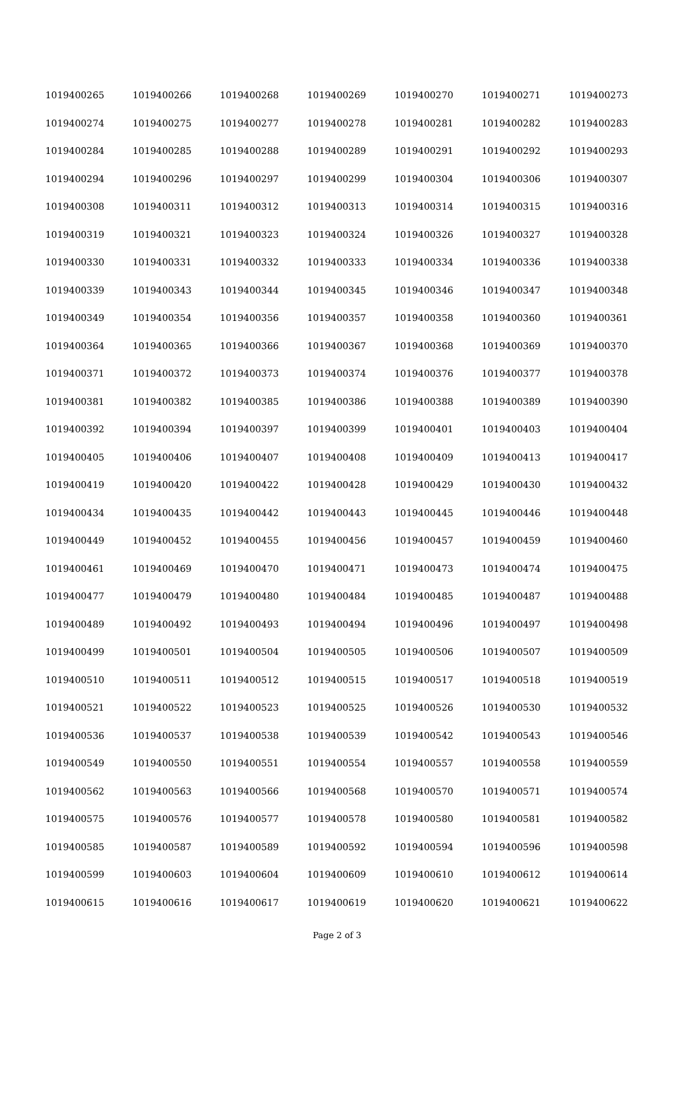| 1019400265 | 1019400266 | 1019400268 | 1019400269 | 1019400270 | 1019400271 | 1019400273 |
| 1019400274 | 1019400275 | 1019400277 | 1019400278 | 1019400281 | 1019400282 | 1019400283 |
| 1019400284 | 1019400285 | 1019400288 | 1019400289 | 1019400291 | 1019400292 | 1019400293 |
| 1019400294 | 1019400296 | 1019400297 | 1019400299 | 1019400304 | 1019400306 | 1019400307 |
| 1019400308 | 1019400311 | 1019400312 | 1019400313 | 1019400314 | 1019400315 | 1019400316 |
| 1019400319 | 1019400321 | 1019400323 | 1019400324 | 1019400326 | 1019400327 | 1019400328 |
| 1019400330 | 1019400331 | 1019400332 | 1019400333 | 1019400334 | 1019400336 | 1019400338 |
| 1019400339 | 1019400343 | 1019400344 | 1019400345 | 1019400346 | 1019400347 | 1019400348 |
| 1019400349 | 1019400354 | 1019400356 | 1019400357 | 1019400358 | 1019400360 | 1019400361 |
| 1019400364 | 1019400365 | 1019400366 | 1019400367 | 1019400368 | 1019400369 | 1019400370 |
| 1019400371 | 1019400372 | 1019400373 | 1019400374 | 1019400376 | 1019400377 | 1019400378 |
| 1019400381 | 1019400382 | 1019400385 | 1019400386 | 1019400388 | 1019400389 | 1019400390 |
| 1019400392 | 1019400394 | 1019400397 | 1019400399 | 1019400401 | 1019400403 | 1019400404 |
| 1019400405 | 1019400406 | 1019400407 | 1019400408 | 1019400409 | 1019400413 | 1019400417 |
| 1019400419 | 1019400420 | 1019400422 | 1019400428 | 1019400429 | 1019400430 | 1019400432 |
| 1019400434 | 1019400435 | 1019400442 | 1019400443 | 1019400445 | 1019400446 | 1019400448 |
| 1019400449 | 1019400452 | 1019400455 | 1019400456 | 1019400457 | 1019400459 | 1019400460 |
| 1019400461 | 1019400469 | 1019400470 | 1019400471 | 1019400473 | 1019400474 | 1019400475 |
| 1019400477 | 1019400479 | 1019400480 | 1019400484 | 1019400485 | 1019400487 | 1019400488 |
| 1019400489 | 1019400492 | 1019400493 | 1019400494 | 1019400496 | 1019400497 | 1019400498 |
| 1019400499 | 1019400501 | 1019400504 | 1019400505 | 1019400506 | 1019400507 | 1019400509 |
| 1019400510 | 1019400511 | 1019400512 | 1019400515 | 1019400517 | 1019400518 | 1019400519 |
| 1019400521 | 1019400522 | 1019400523 | 1019400525 | 1019400526 | 1019400530 | 1019400532 |
| 1019400536 | 1019400537 | 1019400538 | 1019400539 | 1019400542 | 1019400543 | 1019400546 |
| 1019400549 | 1019400550 | 1019400551 | 1019400554 | 1019400557 | 1019400558 | 1019400559 |
| 1019400562 | 1019400563 | 1019400566 | 1019400568 | 1019400570 | 1019400571 | 1019400574 |
| 1019400575 | 1019400576 | 1019400577 | 1019400578 | 1019400580 | 1019400581 | 1019400582 |
| 1019400585 | 1019400587 | 1019400589 | 1019400592 | 1019400594 | 1019400596 | 1019400598 |
| 1019400599 | 1019400603 | 1019400604 | 1019400609 | 1019400610 | 1019400612 | 1019400614 |
| 1019400615 | 1019400616 | 1019400617 | 1019400619 | 1019400620 | 1019400621 | 1019400622 |
Page 2 of 3